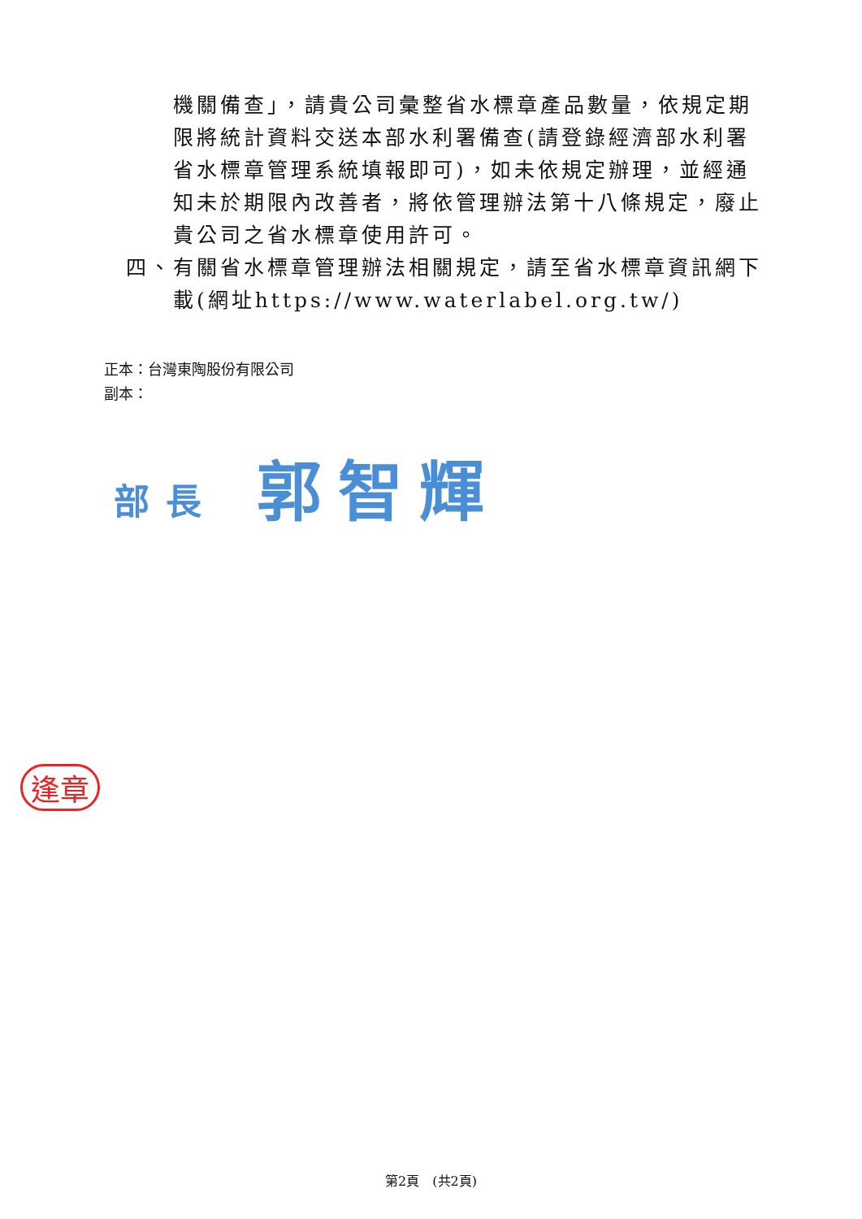機關備查」，請貴公司彙整省水標章產品數量，依規定期限將統計資料交送本部水利署備查(請登錄經濟部水利署省水標章管理系統填報即可)，如未依規定辦理，並經通知未於期限內改善者，將依管理辦法第十八條規定，廢止貴公司之省水標章使用許可。
四、 有關省水標章管理辦法相關規定，請至省水標章資訊網下載(網址https://www.waterlabel.org.tw/)
正本：台灣東陶股份有限公司
副本：
部長 郭智輝
逢章
第2頁　(共2頁)